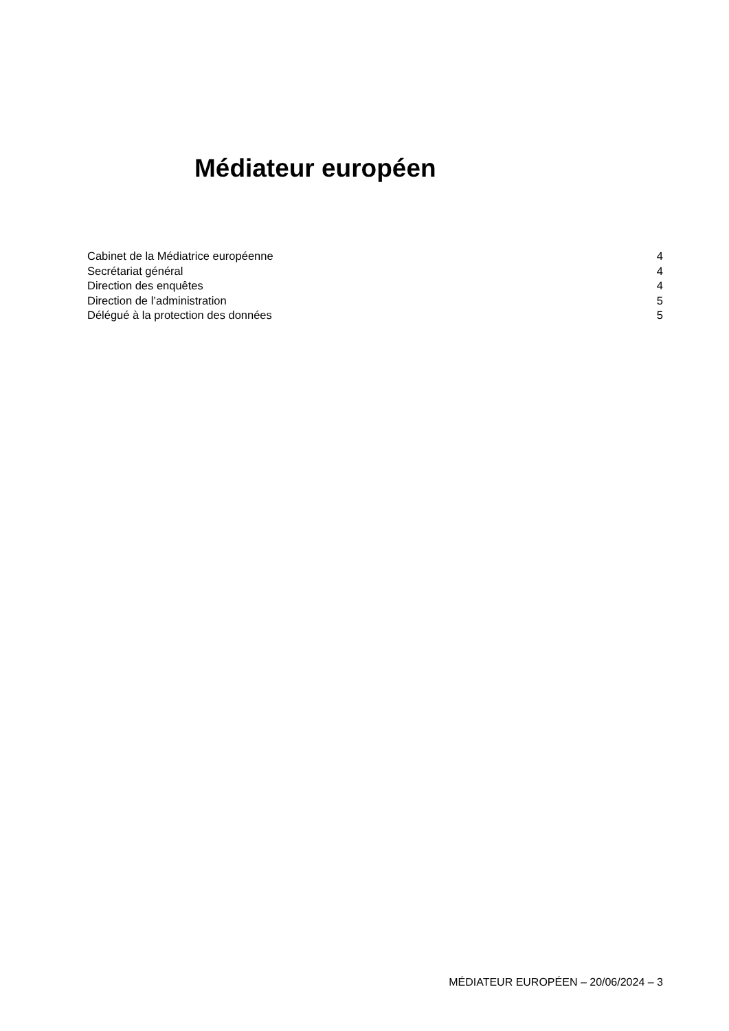Médiateur européen
Cabinet de la Médiatrice européenne 4
Secrétariat général 4
Direction des enquêtes 4
Direction de l’administration 5
Délégué à la protection des données 5
MÉDIATEUR EUROPÉEN – 20/06/2024 – 3